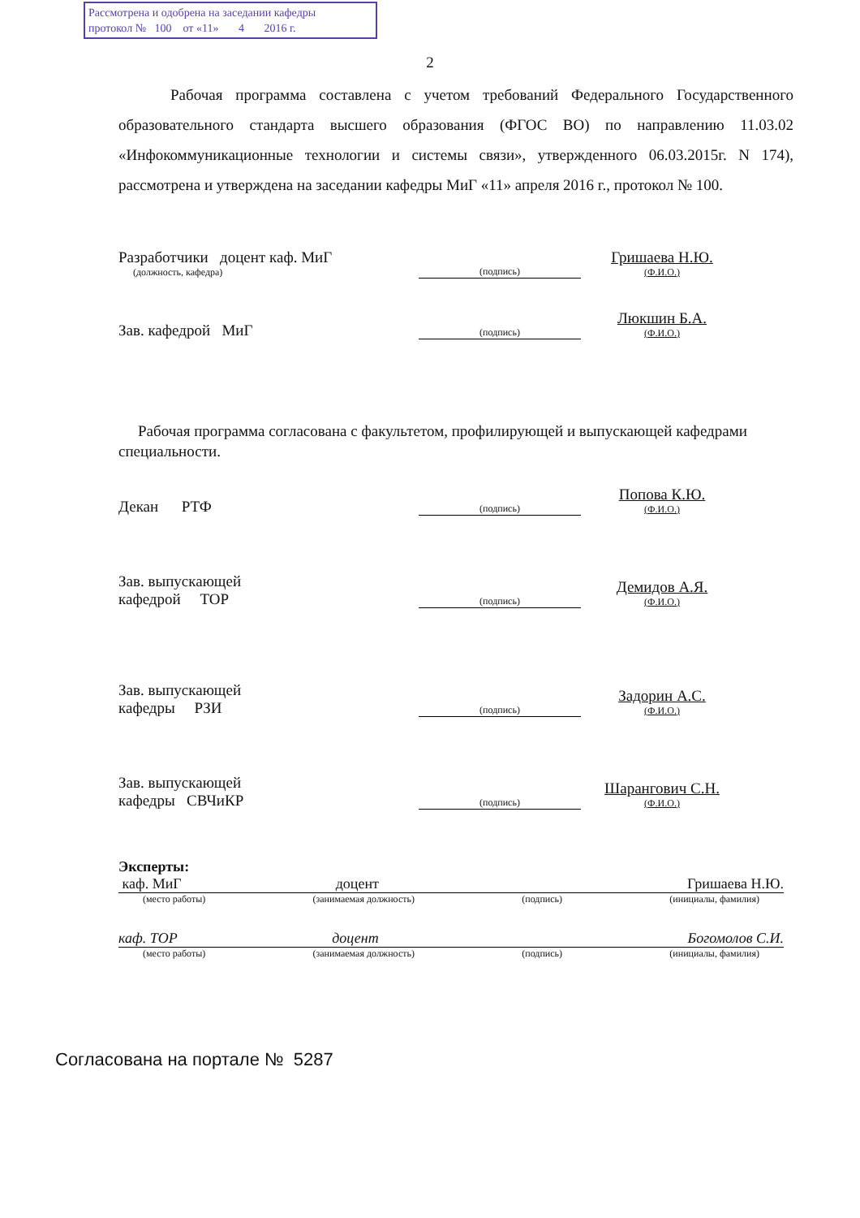Рассмотрена и одобрена на заседании кафедры
протокол № 100 от «11» 4 2016 г.
2
Рабочая программа составлена с учетом требований Федерального Государственного образовательного стандарта высшего образования (ФГОС ВО) по направлению 11.03.02 «Инфокоммуникационные технологии и системы связи», утвержденного 06.03.2015г. N 174), рассмотрена и утверждена на заседании кафедры МиГ «11» апреля 2016 г., протокол № 100.
Разработчики доцент каф. МиГ
(должность, кафедра)
(подпись)
Гришаева Н.Ю.
(Ф.И.О.)
Зав. кафедрой МиГ
(подпись)
Люкшин Б.А.
(Ф.И.О.)
Рабочая программа согласована с факультетом, профилирующей и выпускающей кафедрами специальности.
Декан РТФ
(подпись)
Попова К.Ю.
(Ф.И.О.)
Зав. выпускающей
кафедрой ТОР
(подпись)
Демидов А.Я.
(Ф.И.О.)
Зав. выпускающей
кафедры РЗИ
(подпись)
Задорин А.С.
(Ф.И.О.)
Зав. выпускающей
кафедры СВЧиКР
(подпись)
Шарангович С.Н.
(Ф.И.О.)
Эксперты:
каф. МиГ доцент Гришаева Н.Ю.
(место работы) (занимаемая должность) (подпись) (инициалы, фамилия)
каф. ТОР доцент Богомолов С.И.
(место работы) (занимаемая должность) (подпись) (инициалы, фамилия)
Согласована на портале № 5287